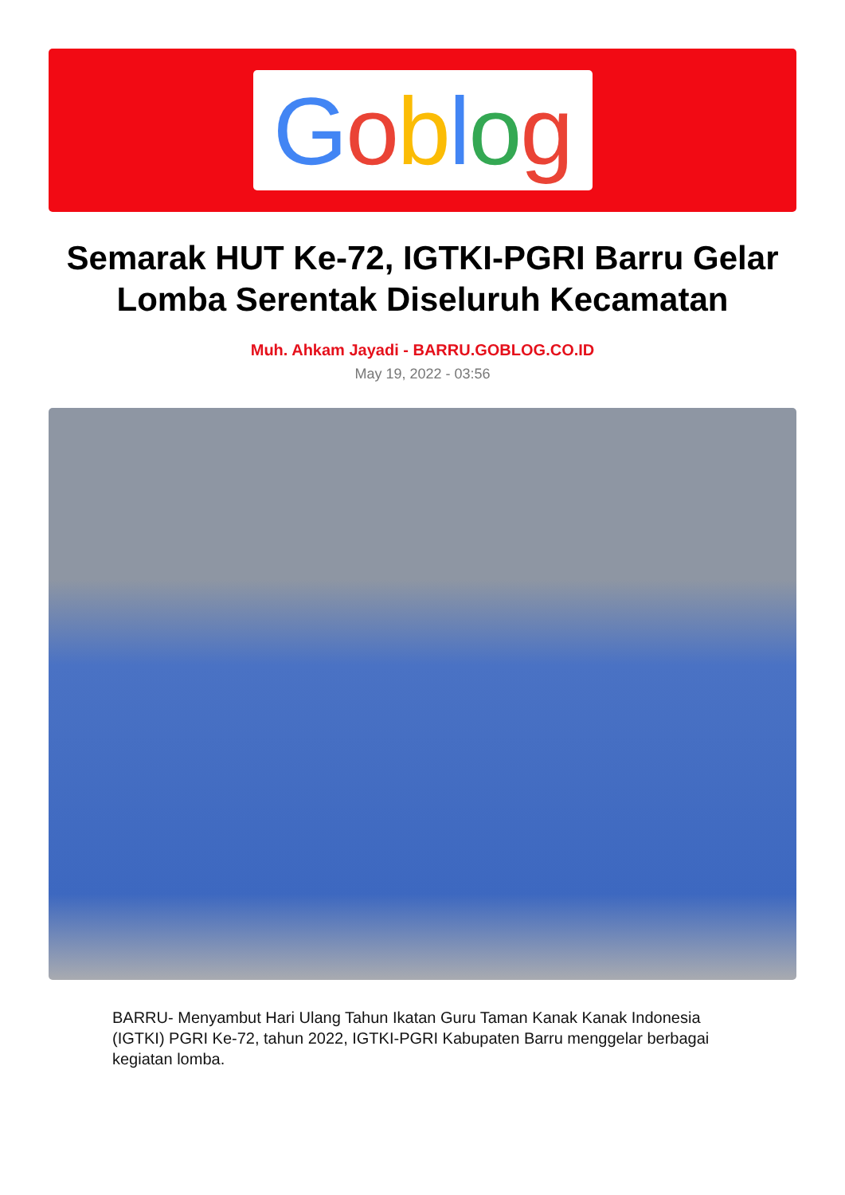Goblog
Semarak HUT Ke-72, IGTKI-PGRI Barru Gelar Lomba Serentak Diseluruh Kecamatan
Muh. Ahkam Jayadi - BARRU.GOBLOG.CO.ID
May 19, 2022 - 03:56
BARRU- Menyambut Hari Ulang Tahun Ikatan Guru Taman Kanak Kanak Indonesia (IGTKI) PGRI Ke-72, tahun 2022, IGTKI-PGRI Kabupaten Barru menggelar berbagai kegiatan lomba.